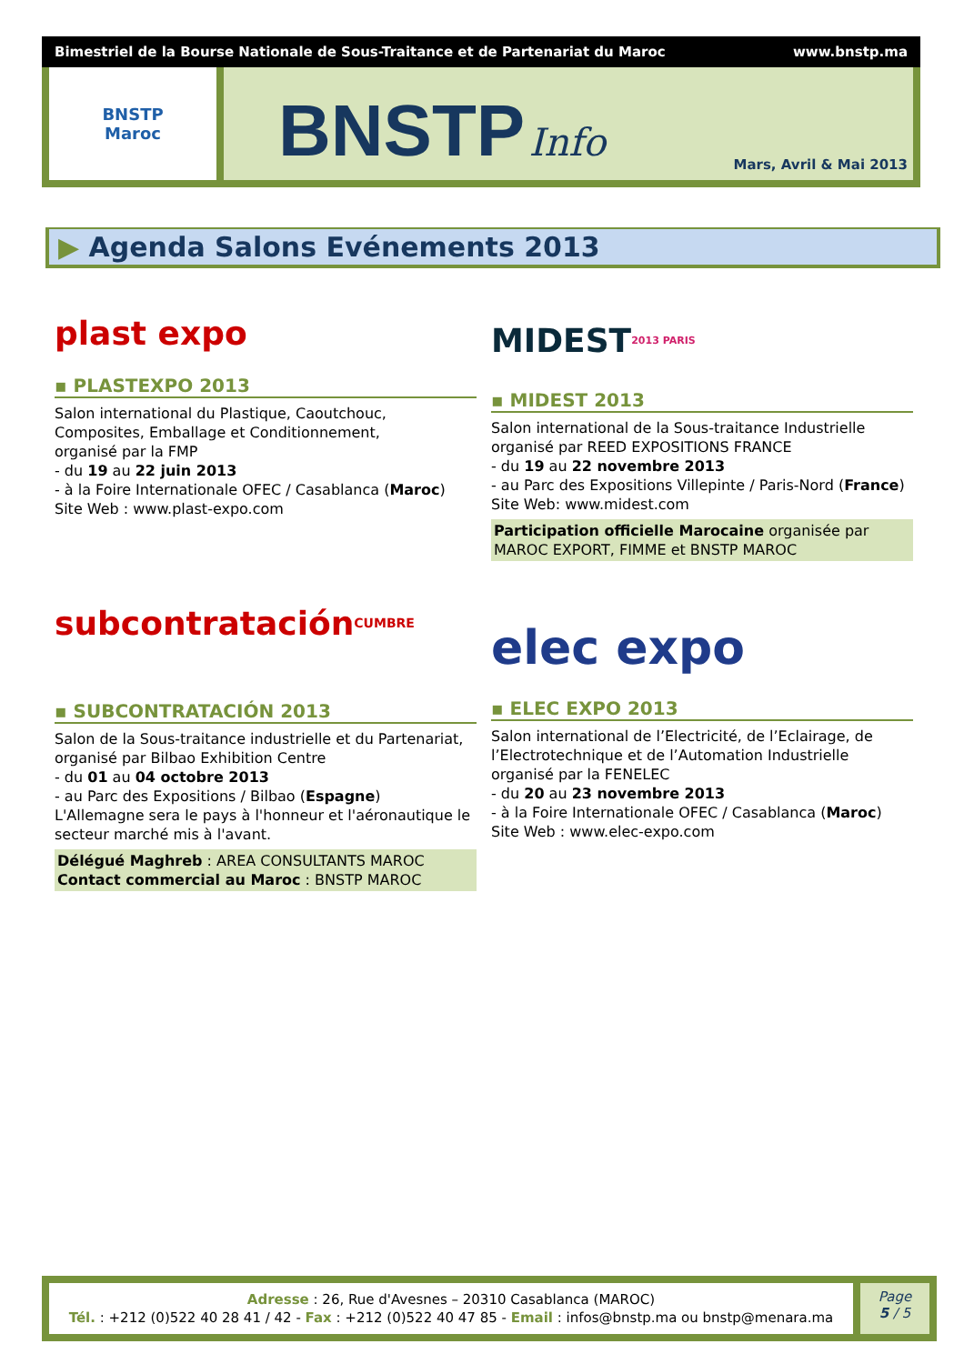Bimestriel de la Bourse Nationale de Sous-Traitance et de Partenariat du Maroc www.bnstp.ma
BNSTP
Maroc
BNSTP Info
Mars, Avril & Mai 2013
▶ Agenda Salons Evénements 2013
plast expo
▪ PLASTEXPO 2013
Salon international du Plastique, Caoutchouc, Composites, Emballage et Conditionnement,
organisé par la FMP
- du 19 au 22 juin 2013
- à la Foire Internationale OFEC / Casablanca (Maroc)
Site Web : www.plast-expo.com
subcontratación CUMBRE
▪ SUBCONTRATACIÓN 2013
Salon de la Sous-traitance industrielle et du Partenariat, organisé par Bilbao Exhibition Centre
- du 01 au 04 octobre 2013
- au Parc des Expositions / Bilbao (Espagne)
L'Allemagne sera le pays à l'honneur et l'aéronautique le secteur marché mis à l'avant.
Délégué Maghreb : AREA CONSULTANTS MAROC
Contact commercial au Maroc : BNSTP MAROC
MIDEST 2013 PARIS
▪ MIDEST 2013
Salon international de la Sous-traitance Industrielle
organisé par REED EXPOSITIONS FRANCE
- du 19 au 22 novembre 2013
- au Parc des Expositions Villepinte / Paris-Nord (France)
Site Web: www.midest.com
Participation officielle Marocaine organisée par MAROC EXPORT, FIMME et BNSTP MAROC
elec expo
▪ ELEC EXPO 2013
Salon international de l’Electricité, de l’Eclairage, de l’Electrotechnique et de l’Automation Industrielle
organisé par la FENELEC
- du 20 au 23 novembre 2013
- à la Foire Internationale OFEC / Casablanca (Maroc)
Site Web : www.elec-expo.com
Adresse : 26, Rue d'Avesnes – 20310 Casablanca (MAROC)
Tél. : +212 (0)522 40 28 41 / 42 - Fax : +212 (0)522 40 47 85 - Email : infos@bnstp.ma ou bnstp@menara.ma
Page
5 / 5